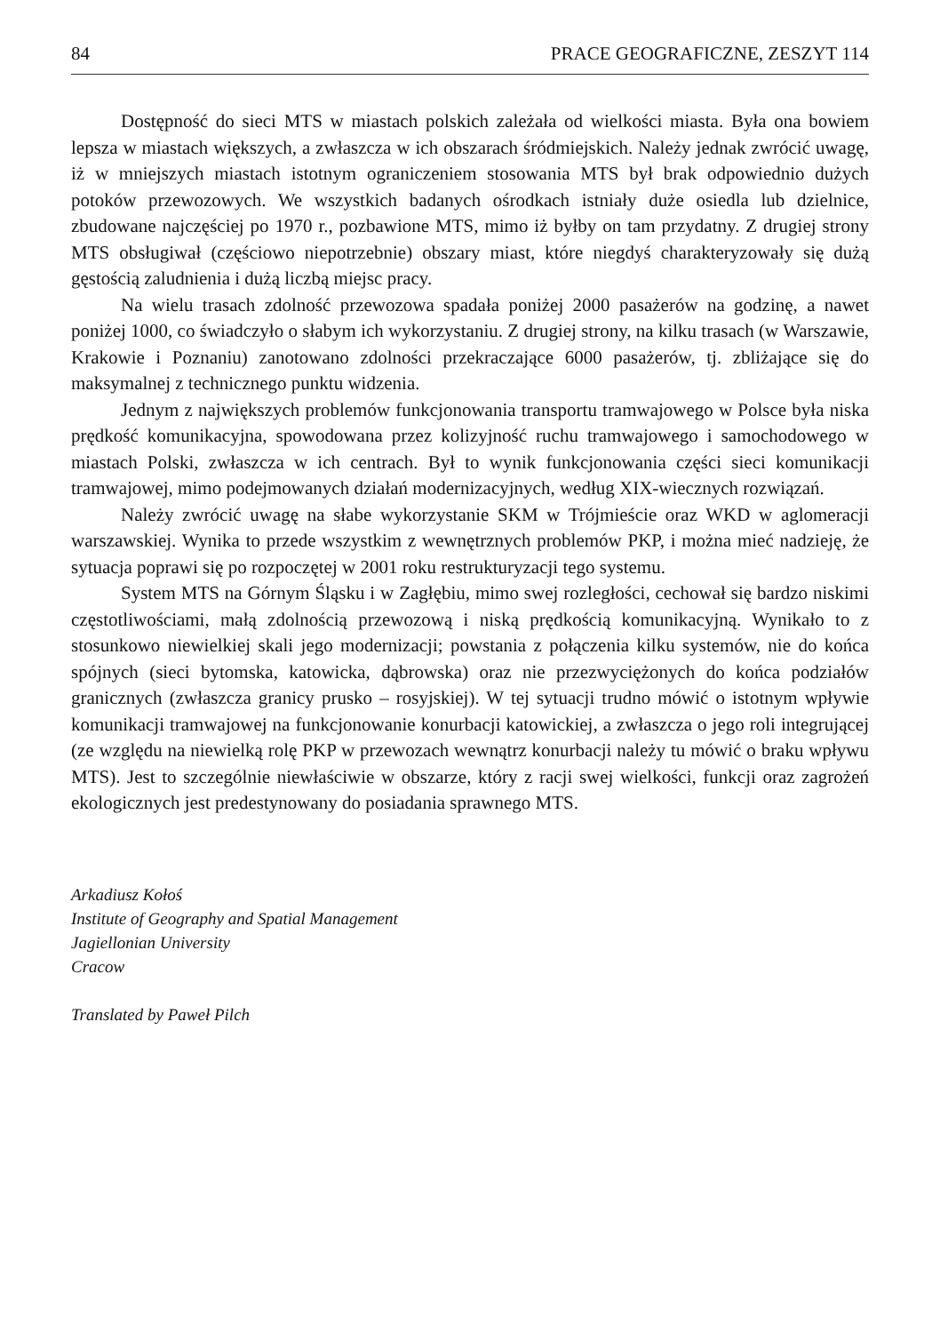84 PRACE GEOGRAFICZNE, ZESZYT 114
Dostępność do sieci MTS w miastach polskich zależała od wielkości miasta. Była ona bowiem lepsza w miastach większych, a zwłaszcza w ich obszarach śródmiejskich. Należy jednak zwrócić uwagę, iż w mniejszych miastach istotnym ograniczeniem stosowania MTS był brak odpowiednio dużych potoków przewozowych. We wszystkich badanych ośrodkach istniały duże osiedla lub dzielnice, zbudowane najczęściej po 1970 r., pozbawione MTS, mimo iż byłby on tam przydatny. Z drugiej strony MTS obsługiwał (częściowo niepotrzebnie) obszary miast, które niegdyś charakteryzowały się dużą gęstością zaludnienia i dużą liczbą miejsc pracy.
Na wielu trasach zdolność przewozowa spadała poniżej 2000 pasażerów na godzinę, a nawet poniżej 1000, co świadczyło o słabym ich wykorzystaniu. Z drugiej strony, na kilku trasach (w Warszawie, Krakowie i Poznaniu) zanotowano zdolności przekraczające 6000 pasażerów, tj. zbliżające się do maksymalnej z technicznego punktu widzenia.
Jednym z największych problemów funkcjonowania transportu tramwajowego w Polsce była niska prędkość komunikacyjna, spowodowana przez kolizyjność ruchu tramwajowego i samochodowego w miastach Polski, zwłaszcza w ich centrach. Był to wynik funkcjonowania części sieci komunikacji tramwajowej, mimo podejmowanych działań modernizacyjnych, według XIX-wiecznych rozwiązań.
Należy zwrócić uwagę na słabe wykorzystanie SKM w Trójmieście oraz WKD w aglomeracji warszawskiej. Wynika to przede wszystkim z wewnętrznych problemów PKP, i można mieć nadzieję, że sytuacja poprawi się po rozpoczętej w 2001 roku restrukturyzacji tego systemu.
System MTS na Górnym Śląsku i w Zagłębiu, mimo swej rozległości, cechował się bardzo niskimi częstotliwościami, małą zdolnością przewozową i niską prędkością komunikacyjną. Wynikało to z stosunkowo niewielkiej skali jego modernizacji; powstania z połączenia kilku systemów, nie do końca spójnych (sieci bytomska, katowicka, dąbrowska) oraz nie przezwyciężonych do końca podziałów granicznych (zwłaszcza granicy prusko – rosyjskiej). W tej sytuacji trudno mówić o istotnym wpływie komunikacji tramwajowej na funkcjonowanie konurbacji katowickiej, a zwłaszcza o jego roli integrującej (ze względu na niewielką rolę PKP w przewozach wewnątrz konurbacji należy tu mówić o braku wpływu MTS). Jest to szczególnie niewłaściwie w obszarze, który z racji swej wielkości, funkcji oraz zagrożeń ekologicznych jest predestynowany do posiadania sprawnego MTS.
Arkadiusz Kołoś
Institute of Geography and Spatial Management
Jagiellonian University
Cracow
Translated by Paweł Pilch